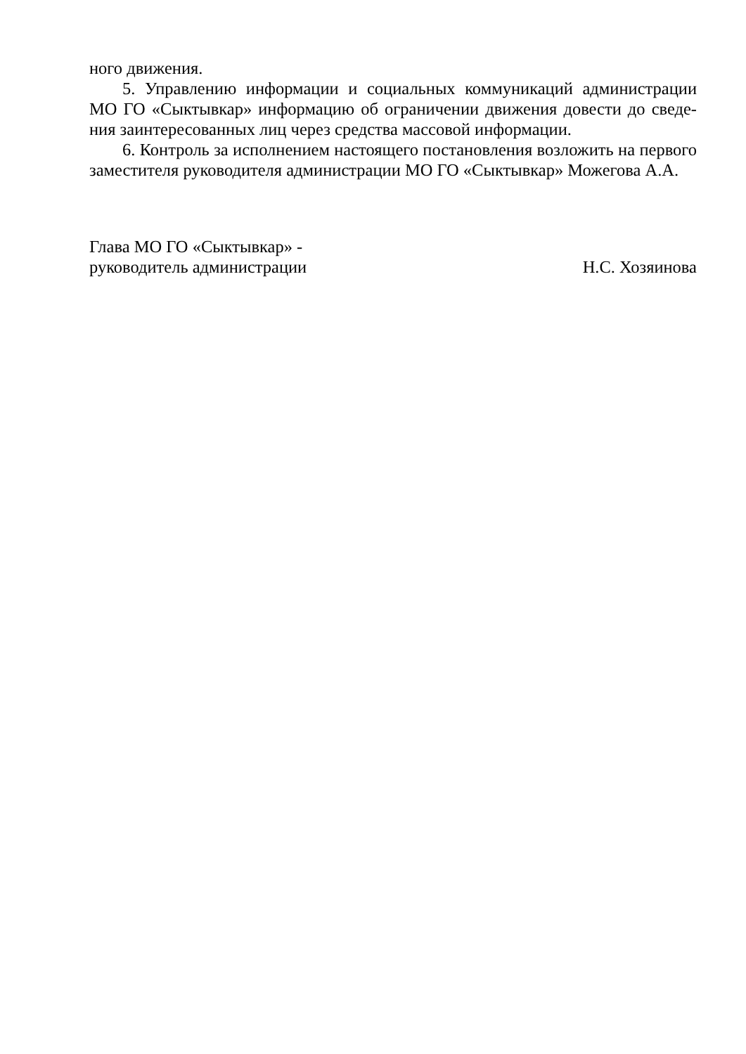ного движения.
5. Управлению информации и социальных коммуникаций администрации МО ГО «Сыктывкар» информацию об ограничении движения довести до сведе­ния заинтересованных лиц через средства массовой информации.
6. Контроль за исполнением настоящего постановления возложить на перво­го заместителя руководителя администрации МО ГО «Сыктывкар» Можегова А.А.
Глава МО ГО «Сыктывкар» -
руководитель администрации
Н.С. Хозяинова